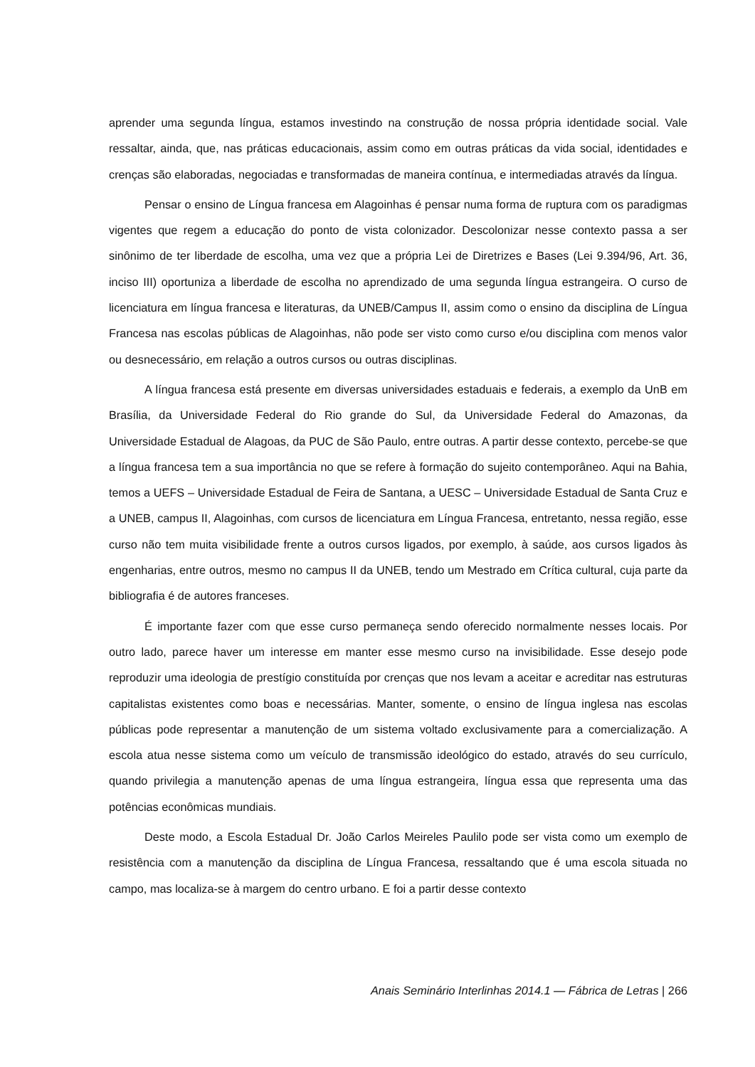aprender uma segunda língua, estamos investindo na construção de nossa própria identidade social. Vale ressaltar, ainda, que, nas práticas educacionais, assim como em outras práticas da vida social, identidades e crenças são elaboradas, negociadas e transformadas de maneira contínua, e intermediadas através da língua.
Pensar o ensino de Língua francesa em Alagoinhas é pensar numa forma de ruptura com os paradigmas vigentes que regem a educação do ponto de vista colonizador. Descolonizar nesse contexto passa a ser sinônimo de ter liberdade de escolha, uma vez que a própria Lei de Diretrizes e Bases (Lei 9.394/96, Art. 36, inciso III) oportuniza a liberdade de escolha no aprendizado de uma segunda língua estrangeira. O curso de licenciatura em língua francesa e literaturas, da UNEB/Campus II, assim como o ensino da disciplina de Língua Francesa nas escolas públicas de Alagoinhas, não pode ser visto como curso e/ou disciplina com menos valor ou desnecessário, em relação a outros cursos ou outras disciplinas.
A língua francesa está presente em diversas universidades estaduais e federais, a exemplo da UnB em Brasília, da Universidade Federal do Rio grande do Sul, da Universidade Federal do Amazonas, da Universidade Estadual de Alagoas, da PUC de São Paulo, entre outras. A partir desse contexto, percebe-se que a língua francesa tem a sua importância no que se refere à formação do sujeito contemporâneo. Aqui na Bahia, temos a UEFS – Universidade Estadual de Feira de Santana, a UESC – Universidade Estadual de Santa Cruz e a UNEB, campus II, Alagoinhas, com cursos de licenciatura em Língua Francesa, entretanto, nessa região, esse curso não tem muita visibilidade frente a outros cursos ligados, por exemplo, à saúde, aos cursos ligados às engenharias, entre outros, mesmo no campus II da UNEB, tendo um Mestrado em Crítica cultural, cuja parte da bibliografia é de autores franceses.
É importante fazer com que esse curso permaneça sendo oferecido normalmente nesses locais. Por outro lado, parece haver um interesse em manter esse mesmo curso na invisibilidade. Esse desejo pode reproduzir uma ideologia de prestígio constituída por crenças que nos levam a aceitar e acreditar nas estruturas capitalistas existentes como boas e necessárias. Manter, somente, o ensino de língua inglesa nas escolas públicas pode representar a manutenção de um sistema voltado exclusivamente para a comercialização. A escola atua nesse sistema como um veículo de transmissão ideológico do estado, através do seu currículo, quando privilegia a manutenção apenas de uma língua estrangeira, língua essa que representa uma das potências econômicas mundiais.
Deste modo, a Escola Estadual Dr. João Carlos Meireles Paulilo pode ser vista como um exemplo de resistência com a manutenção da disciplina de Língua Francesa, ressaltando que é uma escola situada no campo, mas localiza-se à margem do centro urbano. E foi a partir desse contexto
Anais Seminário Interlinhas 2014.1 — Fábrica de Letras | 266